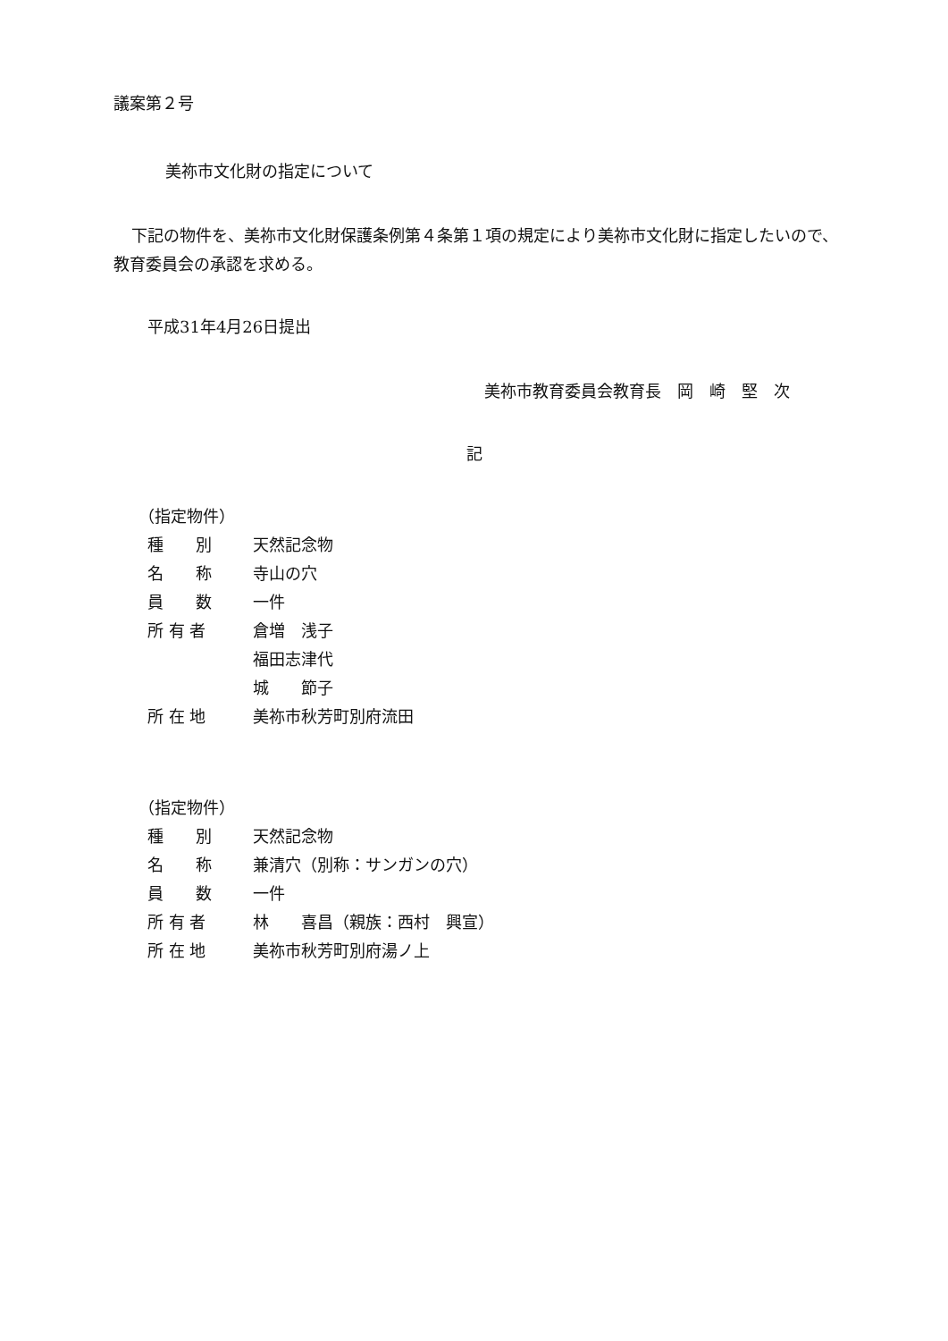議案第２号
美祢市文化財の指定について
下記の物件を、美祢市文化財保護条例第４条第１項の規定により美祢市文化財に指定したいので、教育委員会の承認を求める。
平成31年4月26日提出
美祢市教育委員会教育長　岡　崎　堅　次
記
（指定物件）
種　　別 天然記念物
名　　称 寺山の穴
員　　数 一件
所 有 者 倉増　浅子
福田志津代
城　　節子
所 在 地 美祢市秋芳町別府流田
（指定物件）
種　　別 天然記念物
名　　称 兼清穴（別称：サンガンの穴）
員　　数 一件
所 有 者 林　　喜昌（親族：西村　興宣）
所 在 地 美祢市秋芳町別府湯ノ上